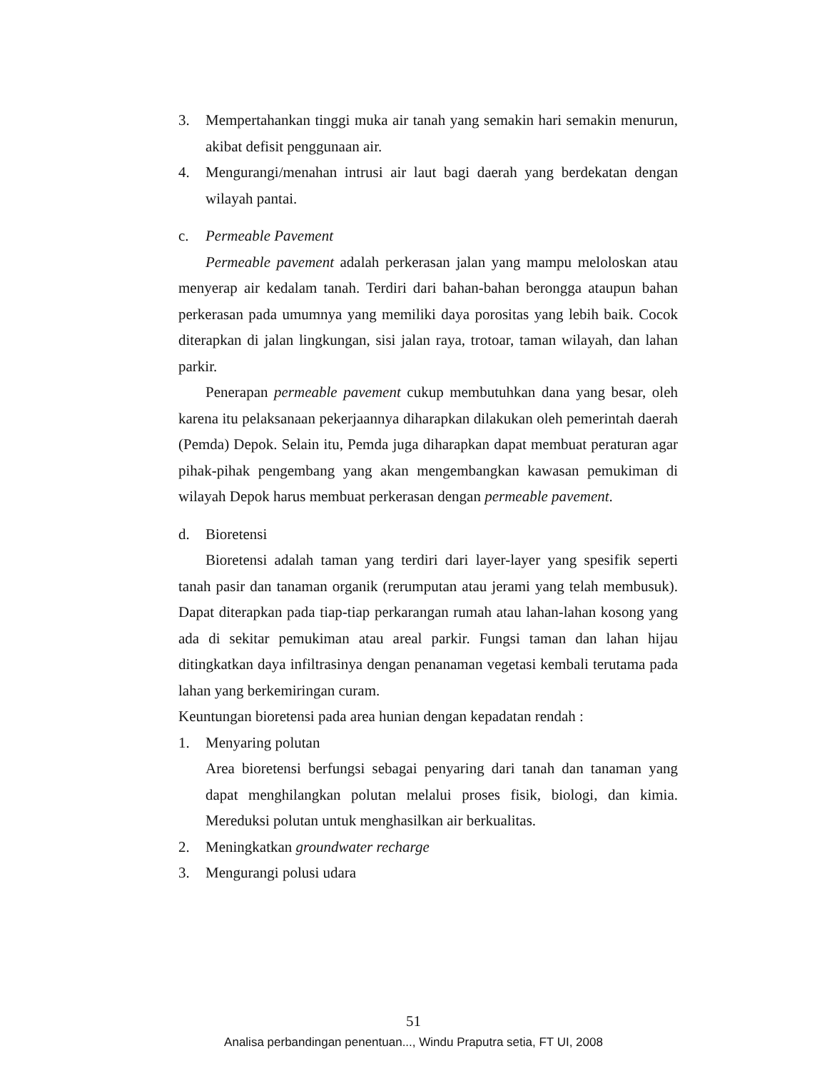3. Mempertahankan tinggi muka air tanah yang semakin hari semakin menurun, akibat defisit penggunaan air.
4. Mengurangi/menahan intrusi air laut bagi daerah yang berdekatan dengan wilayah pantai.
c. Permeable Pavement
Permeable pavement adalah perkerasan jalan yang mampu meloloskan atau menyerap air kedalam tanah. Terdiri dari bahan-bahan berongga ataupun bahan perkerasan pada umumnya yang memiliki daya porositas yang lebih baik. Cocok diterapkan di jalan lingkungan, sisi jalan raya, trotoar, taman wilayah, dan lahan parkir.
Penerapan permeable pavement cukup membutuhkan dana yang besar, oleh karena itu pelaksanaan pekerjaannya diharapkan dilakukan oleh pemerintah daerah (Pemda) Depok. Selain itu, Pemda juga diharapkan dapat membuat peraturan agar pihak-pihak pengembang yang akan mengembangkan kawasan pemukiman di wilayah Depok harus membuat perkerasan dengan permeable pavement.
d. Bioretensi
Bioretensi adalah taman yang terdiri dari layer-layer yang spesifik seperti tanah pasir dan tanaman organik (rerumputan atau jerami yang telah membusuk). Dapat diterapkan pada tiap-tiap perkarangan rumah atau lahan-lahan kosong yang ada di sekitar pemukiman atau areal parkir. Fungsi taman dan lahan hijau ditingkatkan daya infiltrasinya dengan penanaman vegetasi kembali terutama pada lahan yang berkemiringan curam.
Keuntungan bioretensi pada area hunian dengan kepadatan rendah :
1. Menyaring polutan
Area bioretensi berfungsi sebagai penyaring dari tanah dan tanaman yang dapat menghilangkan polutan melalui proses fisik, biologi, dan kimia. Mereduksi polutan untuk menghasilkan air berkualitas.
2. Meningkatkan groundwater recharge
3. Mengurangi polusi udara
51
Analisa perbandingan penentuan..., Windu Praputra setia, FT UI, 2008